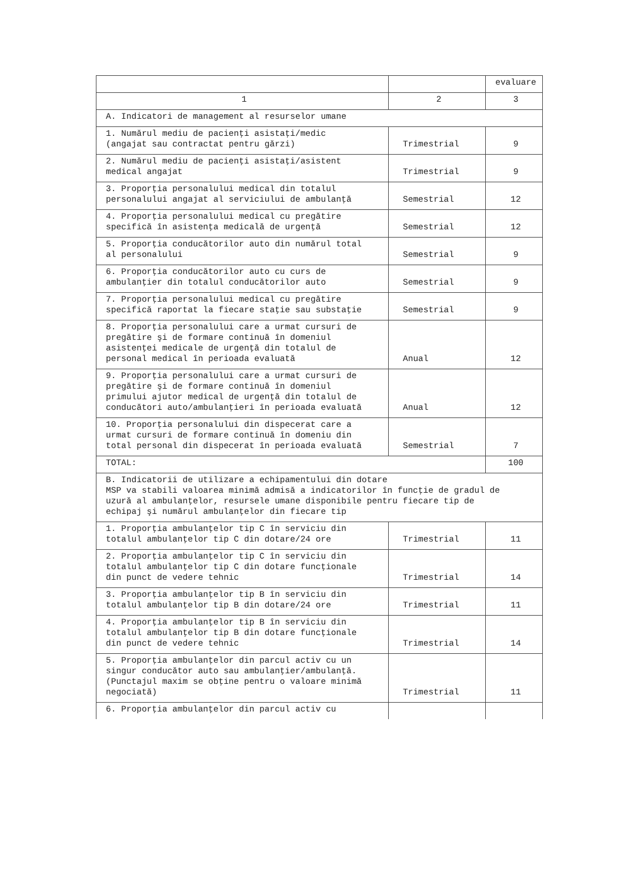| | | evaluare |
| 1 | 2 | 3 |
| A. Indicatori de management al resurselor umane | | |
| 1. Numărul mediu de pacienţi asistaţi/medic (angajat sau contractat pentru gărzi) | Trimestrial | 9 |
| 2. Numărul mediu de pacienţi asistaţi/asistent medical angajat | Trimestrial | 9 |
| 3. Proporţia personalului medical din totalul personalului angajat al serviciului de ambulanţă | Semestrial | 12 |
| 4. Proporţia personalului medical cu pregătire specifică în asistenţa medicală de urgenţă | Semestrial | 12 |
| 5. Proporţia conducătorilor auto din numărul total al personalului | Semestrial | 9 |
| 6. Proporţia conducătorilor auto cu curs de ambulanţier din totalul conducătorilor auto | Semestrial | 9 |
| 7. Proporţia personalului medical cu pregătire specifică raportat la fiecare staţie sau substaţie | Semestrial | 9 |
| 8. Proporţia personalului care a urmat cursuri de pregătire şi de formare continuă în domeniul asistenţei medicale de urgenţă din totalul de personal medical în perioada evaluată | Anual | 12 |
| 9. Proporţia personalului care a urmat cursuri de pregătire şi de formare continuă în domeniul primului ajutor medical de urgenţă din totalul de conducători auto/ambulanţieri în perioada evaluată | Anual | 12 |
| 10. Proporţia personalului din dispecerat care a urmat cursuri de formare continuă în domeniu din total personal din dispecerat în perioada evaluată | Semestrial | 7 |
| TOTAL: | | 100 |
| B. Indicatorii de utilizare a echipamentului din dotare MSP va stabili valoarea minimă admisă a indicatorilor în funcţie de gradul de uzură al ambulanţelor, resursele umane disponibile pentru fiecare tip de echipaj şi numărul ambulanţelor din fiecare tip | | |
| 1. Proporţia ambulanţelor tip C în serviciu din totalul ambulanţelor tip C din dotare/24 ore | Trimestrial | 11 |
| 2. Proporţia ambulanţelor tip C în serviciu din totalul ambulanţelor tip C din dotare funcţionale din punct de vedere tehnic | Trimestrial | 14 |
| 3. Proporţia ambulanţelor tip B în serviciu din totalul ambulanţelor tip B din dotare/24 ore | Trimestrial | 11 |
| 4. Proporţia ambulanţelor tip B în serviciu din totalul ambulanţelor tip B din dotare funcţionale din punct de vedere tehnic | Trimestrial | 14 |
| 5. Proporţia ambulanţelor din parcul activ cu un singur conducător auto sau ambulanţier/ambulanţă. (Punctajul maxim se obţine pentru o valoare minimă negociată) | Trimestrial | 11 |
| 6. Proporţia ambulanţelor din parcul activ cu | | |